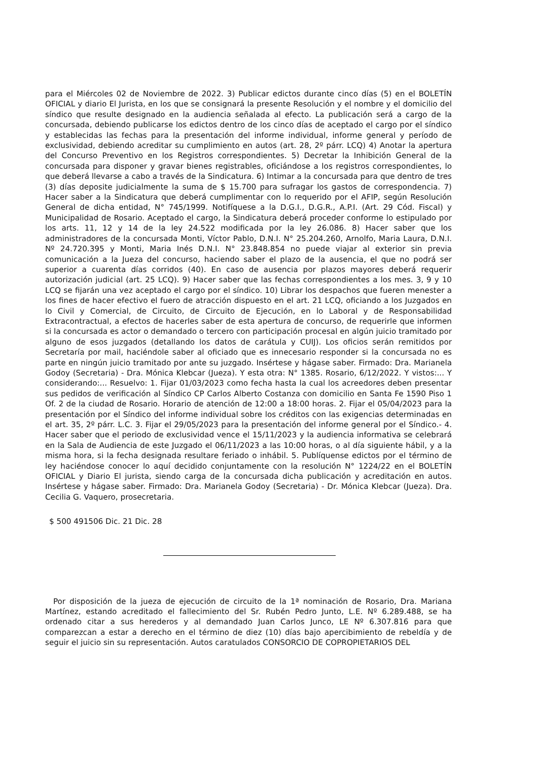para el Miércoles 02 de Noviembre de 2022. 3) Publicar edictos durante cinco días (5) en el BOLETÍN OFICIAL y diario El Jurista, en los que se consignará la presente Resolución y el nombre y el domicilio del síndico que resulte designado en la audiencia señalada al efecto. La publicación será a cargo de la concursada, debiendo publicarse los edictos dentro de los cinco días de aceptado el cargo por el síndico y establecidas las fechas para la presentación del informe individual, informe general y período de exclusividad, debiendo acreditar su cumplimiento en autos (art. 28, 2º párr. LCQ) 4) Anotar la apertura del Concurso Preventivo en los Registros correspondientes. 5) Decretar la Inhibición General de la concursada para disponer y gravar bienes registrables, oficiándose a los registros correspondientes, lo que deberá llevarse a cabo a través de la Sindicatura. 6) Intimar a la concursada para que dentro de tres (3) días deposite judicialmente la suma de $ 15.700 para sufragar los gastos de correspondencia. 7) Hacer saber a la Sindicatura que deberá cumplimentar con lo requerido por el AFIP, según Resolución General de dicha entidad, N° 745/1999. Notifíquese a la D.G.I., D.G.R., A.P.I. (Art. 29 Cód. Fiscal) y Municipalidad de Rosario. Aceptado el cargo, la Sindicatura deberá proceder conforme lo estipulado por los arts. 11, 12 y 14 de la ley 24.522 modificada por la ley 26.086. 8) Hacer saber que los administradores de la concursada Monti, Víctor Pablo, D.N.I. N° 25.204.260, Arnolfo, Maria Laura, D.N.I. Nº 24.720.395 y Monti, Maria Inés D.N.I. N° 23.848.854 no puede viajar al exterior sin previa comunicación a la Jueza del concurso, haciendo saber el plazo de la ausencia, el que no podrá ser superior a cuarenta días corridos (40). En caso de ausencia por plazos mayores deberá requerir autorización judicial (art. 25 LCQ). 9) Hacer saber que las fechas correspondientes a los mes. 3, 9 y 10 LCQ se fijarán una vez aceptado el cargo por el síndico. 10) Librar los despachos que fueren menester a los fines de hacer efectivo el fuero de atracción dispuesto en el art. 21 LCQ, oficiando a los Juzgados en lo Civil y Comercial, de Circuito, de Circuito de Ejecución, en lo Laboral y de Responsabilidad Extracontractual, a efectos de hacerles saber de esta apertura de concurso, de requerirle que informen si la concursada es actor o demandado o tercero con participación procesal en algún juicio tramitado por alguno de esos juzgados (detallando los datos de carátula y CUIJ). Los oficios serán remitidos por Secretaría por mail, haciéndole saber al oficiado que es innecesario responder si la concursada no es parte en ningún juicio tramitado por ante su juzgado. Insértese y hágase saber. Firmado: Dra. Marianela Godoy (Secretaria) - Dra. Mónica Klebcar (Jueza). Y esta otra: N° 1385. Rosario, 6/12/2022. Y vistos:... Y considerando:... Resuelvo: 1. Fijar 01/03/2023 como fecha hasta la cual los acreedores deben presentar sus pedidos de verificación al Síndico CP Carlos Alberto Costanza con domicilio en Santa Fe 1590 Piso 1 Of. 2 de la ciudad de Rosario. Horario de atención de 12:00 a 18:00 horas. 2. Fijar el 05/04/2023 para la presentación por el Síndico del informe individual sobre los créditos con las exigencias determinadas en el art. 35, 2º párr. L.C. 3. Fijar el 29/05/2023 para la presentación del informe general por el Síndico.- 4. Hacer saber que el periodo de exclusividad vence el 15/11/2023 y la audiencia informativa se celebrará en la Sala de Audiencia de este Juzgado el 06/11/2023 a las 10:00 horas, o al día siguiente hábil, y a la misma hora, si la fecha designada resultare feriado o inhábil. 5. Publíquense edictos por el término de ley haciéndose conocer lo aquí decidido conjuntamente con la resolución N° 1224/22 en el BOLETÍN OFICIAL y Diario El jurista, siendo carga de la concursada dicha publicación y acreditación en autos. Insértese y hágase saber. Firmado: Dra. Marianela Godoy (Secretaria) - Dr. Mónica Klebcar (Jueza). Dra. Cecilia G. Vaquero, prosecretaria.
$ 500 491506 Dic. 21 Dic. 28
Por disposición de la jueza de ejecución de circuito de la 1ª nominación de Rosario, Dra. Mariana Martínez, estando acreditado el fallecimiento del Sr. Rubén Pedro Junto, L.E. Nº 6.289.488, se ha ordenado citar a sus herederos y al demandado Juan Carlos Junco, LE Nº 6.307.816 para que comparezcan a estar a derecho en el término de diez (10) días bajo apercibimiento de rebeldía y de seguir el juicio sin su representación. Autos caratulados CONSORCIO DE COPROPIETARIOS DEL